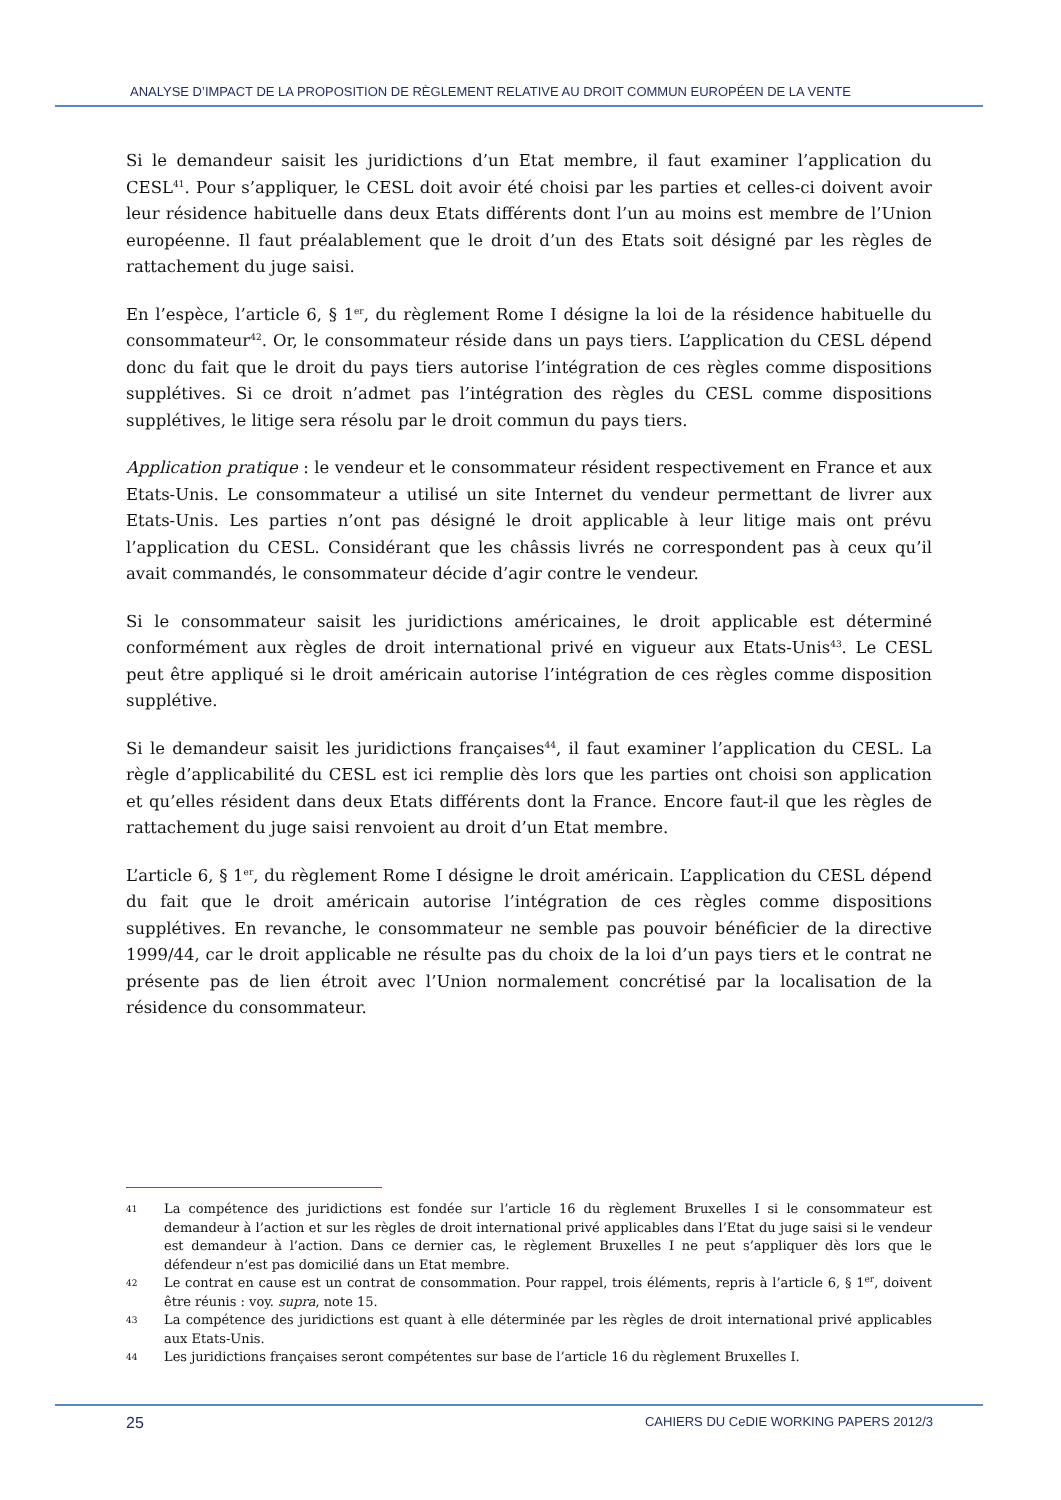ANALYSE D’IMPACT DE LA PROPOSITION DE RÈGLEMENT RELATIVE AU DROIT COMMUN EUROPÉEN DE LA VENTE
Si le demandeur saisit les juridictions d’un Etat membre, il faut examiner l’application du CESL<sup>41</sup>. Pour s’appliquer, le CESL doit avoir été choisi par les parties et celles-ci doivent avoir leur résidence habituelle dans deux Etats différents dont l’un au moins est membre de l’Union européenne. Il faut préalablement que le droit d’un des Etats soit désigné par les règles de rattachement du juge saisi.
En l’espèce, l’article 6, § 1<sup>er</sup>, du règlement Rome I désigne la loi de la résidence habituelle du consommateur<sup>42</sup>. Or, le consommateur réside dans un pays tiers. L’application du CESL dépend donc du fait que le droit du pays tiers autorise l’intégration de ces règles comme dispositions supplétives. Si ce droit n’admet pas l’intégration des règles du CESL comme dispositions supplétives, le litige sera résolu par le droit commun du pays tiers.
Application pratique : le vendeur et le consommateur résident respectivement en France et aux Etats-Unis. Le consommateur a utilisé un site Internet du vendeur permettant de livrer aux Etats-Unis. Les parties n’ont pas désigné le droit applicable à leur litige mais ont prévu l’application du CESL. Considérant que les châssis livrés ne correspondent pas à ceux qu’il avait commandés, le consommateur décide d’agir contre le vendeur.
Si le consommateur saisit les juridictions américaines, le droit applicable est déterminé conformément aux règles de droit international privé en vigueur aux Etats-Unis<sup>43</sup>. Le CESL peut être appliqué si le droit américain autorise l’intégration de ces règles comme disposition supplétive.
Si le demandeur saisit les juridictions françaises<sup>44</sup>, il faut examiner l’application du CESL. La règle d’applicabilité du CESL est ici remplie dès lors que les parties ont choisi son application et qu’elles résident dans deux Etats différents dont la France. Encore faut-il que les règles de rattachement du juge saisi renvoient au droit d’un Etat membre.
L’article 6, § 1<sup>er</sup>, du règlement Rome I désigne le droit américain. L’application du CESL dépend du fait que le droit américain autorise l’intégration de ces règles comme dispositions supplétives. En revanche, le consommateur ne semble pas pouvoir bénéficier de la directive 1999/44, car le droit applicable ne résulte pas du choix de la loi d’un pays tiers et le contrat ne présente pas de lien étroit avec l’Union normalement concrétisé par la localisation de la résidence du consommateur.
41 La compétence des juridictions est fondée sur l’article 16 du règlement Bruxelles I si le consommateur est demandeur à l’action et sur les règles de droit international privé applicables dans l’Etat du juge saisi si le vendeur est demandeur à l’action. Dans ce dernier cas, le règlement Bruxelles I ne peut s’appliquer dès lors que le défendeur n’est pas domicilié dans un Etat membre.
42 Le contrat en cause est un contrat de consommation. Pour rappel, trois éléments, repris à l’article 6, § 1<sup>er</sup>, doivent être réunis : voy. supra, note 15.
43 La compétence des juridictions est quant à elle déterminée par les règles de droit international privé applicables aux Etats-Unis.
44 Les juridictions françaises seront compétentes sur base de l’article 16 du règlement Bruxelles I.
25 CAHIERS DU CeDIE WORKING PAPERS 2012/3